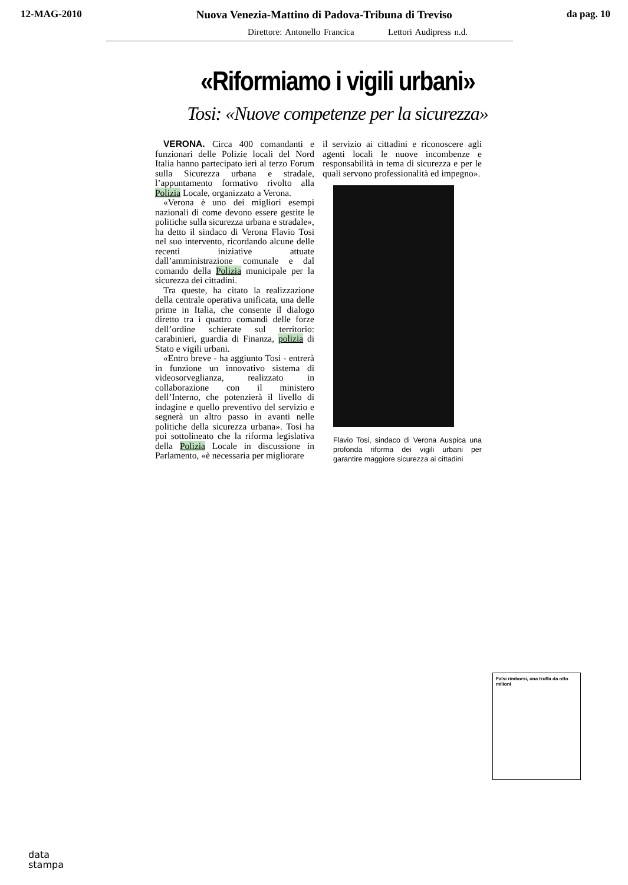12-MAG-2010 Nuova Venezia-Mattino di Padova-Tribuna di Treviso da pag. 10
Direttore: Antonello Francica Lettori Audipress n.d.
«Riformiamo i vigili urbani»
Tosi: «Nuove competenze per la sicurezza»
VERONA. Circa 400 comandanti e funzionari delle Polizie locali del Nord Italia hanno partecipato ieri al terzo Forum sulla Sicurezza urbana e stradale, l’appuntamento formativo rivolto alla Polizia Locale, organizzato a Verona.
«Verona è uno dei migliori esempi nazionali di come devono essere gestite le politiche sulla sicurezza urbana e stradale», ha detto il sindaco di Verona Flavio Tosi nel suo intervento, ricordando alcune delle recenti iniziative attuate dall’amministrazione comunale e dal comando della Polizia municipale per la sicurezza dei cittadini.
Tra queste, ha citato la realizzazione della centrale operativa unificata, una delle prime in Italia, che consente il dialogo diretto tra i quattro comandi delle forze dell’ordine schierate sul territorio: carabinieri, guardia di Finanza, polizia di Stato e vigili urbani.
«Entro breve - ha aggiunto Tosi - entrerà in funzione un innovativo sistema di videosorveglianza, realizzato in collaborazione con il ministero dell’Interno, che potenzierà il livello di indagine e quello preventivo del servizio e segnerà un altro passo in avanti nelle politiche della sicurezza urbana». Tosi ha poi sottolineato che la riforma legislativa della Polizia Locale in discussione in Parlamento, «è necessaria per migliorare
il servizio ai cittadini e riconoscere agli agenti locali le nuove incombenze e responsabilità in tema di sicurezza e per le quali servono professionalità ed impegno».
Flavio Tosi, sindaco di Verona Auspica una profonda riforma dei vigili urbani per garantire maggiore sicurezza ai cittadini
Falsi rimborsi, una truffa da otto milioni
data
stampa